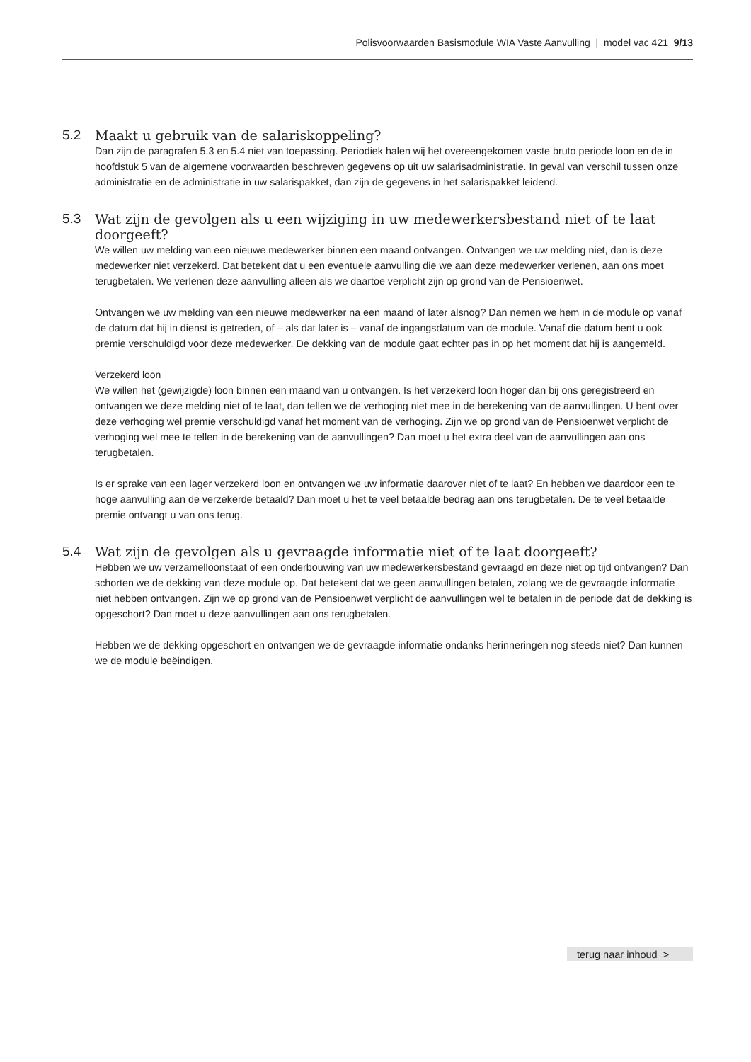Polisvoorwaarden Basismodule WIA Vaste Aanvulling | model vac 421 9/13
5.2 Maakt u gebruik van de salariskoppeling?
Dan zijn de paragrafen 5.3 en 5.4 niet van toepassing. Periodiek halen wij het overeengekomen vaste bruto periode loon en de in hoofdstuk 5 van de algemene voorwaarden beschreven gegevens op uit uw salaris­administratie. In geval van verschil tussen onze administratie en de administratie in uw salarispakket, dan zijn de gegevens in het salarispakket leidend.
5.3 Wat zijn de gevolgen als u een wijziging in uw medewerkersbestand niet of te laat doorgeeft?
We willen uw melding van een nieuwe medewerker binnen een maand ontvangen. Ontvangen we uw melding niet, dan is deze medewerker niet verzekerd. Dat betekent dat u een eventuele aanvulling die we aan deze medewerker verlenen, aan ons moet terugbetalen. We verlenen deze aanvulling alleen als we daartoe verplicht zijn op grond van de Pensioenwet.
Ontvangen we uw melding van een nieuwe medewerker na een maand of later alsnog? Dan nemen we hem in de module op vanaf de datum dat hij in dienst is getreden, of – als dat later is – vanaf de ingangsdatum van de module. Vanaf die datum bent u ook premie verschuldigd voor deze medewerker. De dekking van de module gaat echter pas in op het moment dat hij is aangemeld.
Verzekerd loon
We willen het (gewijzigde) loon binnen een maand van u ontvangen. Is het verzekerd loon hoger dan bij ons geregistreerd en ontvangen we deze melding niet of te laat, dan tellen we de verhoging niet mee in de berekening van de aanvullingen. U bent over deze verhoging wel premie verschuldigd vanaf het moment van de verhoging. Zijn we op grond van de Pensioenwet verplicht de verhoging wel mee te tellen in de berekening van de aanvullin­gen? Dan moet u het extra deel van de aanvullingen aan ons terugbetalen.
Is er sprake van een lager verzekerd loon en ontvangen we uw informatie daarover niet of te laat? En hebben we daardoor een te hoge aanvulling aan de verzekerde betaald? Dan moet u het te veel betaalde bedrag aan ons terugbetalen. De te veel betaalde premie ontvangt u van ons terug.
5.4 Wat zijn de gevolgen als u gevraagde informatie niet of te laat doorgeeft?
Hebben we uw verzamelloonstaat of een onderbouwing van uw medewerkersbestand gevraagd en deze niet op tijd ontvangen? Dan schorten we de dekking van deze module op. Dat betekent dat we geen aanvullingen betalen, zolang we de gevraagde informatie niet hebben ontvangen. Zijn we op grond van de Pensioenwet verplicht de aanvullingen wel te betalen in de periode dat de dekking is opgeschort? Dan moet u deze aanvullingen aan ons terugbetalen.
Hebben we de dekking opgeschort en ontvangen we de gevraagde informatie ondanks herinneringen nog steeds niet? Dan kunnen we de module beëindigen.
terug naar inhoud >